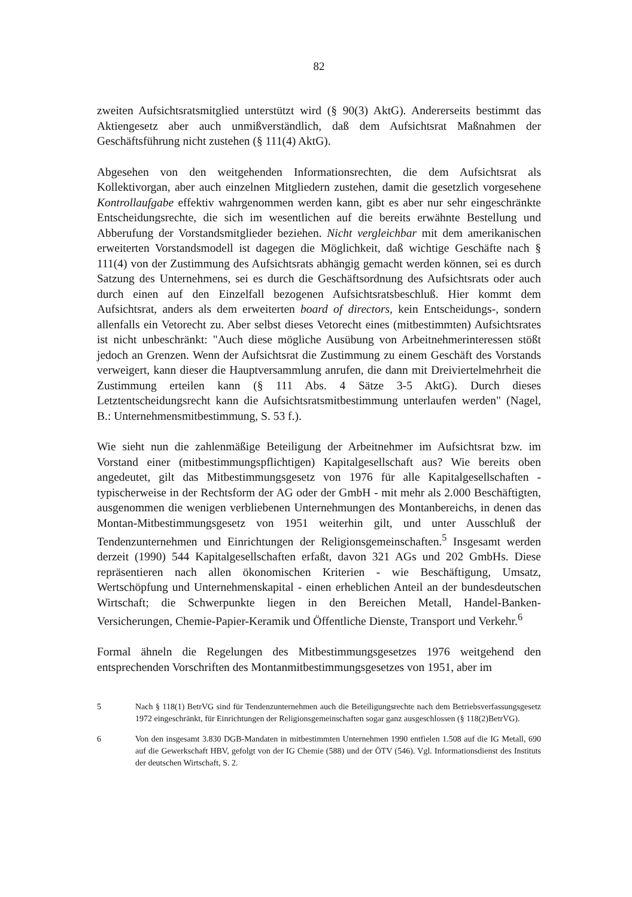82
zweiten Aufsichtsratsmitglied unterstützt wird (§ 90(3) AktG). Andererseits bestimmt das Aktiengesetz aber auch unmißverständlich, daß dem Aufsichtsrat Maßnahmen der Geschäftsführung nicht zustehen (§ 111(4) AktG).
Abgesehen von den weitgehenden Informationsrechten, die dem Aufsichtsrat als Kollektivorgan, aber auch einzelnen Mitgliedern zustehen, damit die gesetzlich vorgesehene Kontrollaufgabe effektiv wahrgenommen werden kann, gibt es aber nur sehr eingeschränkte Entscheidungsrechte, die sich im wesentlichen auf die bereits erwähnte Bestellung und Abberufung der Vorstandsmitglieder beziehen. Nicht vergleichbar mit dem amerikanischen erweiterten Vorstandsmodell ist dagegen die Möglichkeit, daß wichtige Geschäfte nach § 111(4) von der Zustimmung des Aufsichtsrats abhängig gemacht werden können, sei es durch Satzung des Unternehmens, sei es durch die Geschäftsordnung des Aufsichtsrats oder auch durch einen auf den Einzelfall bezogenen Aufsichtsratsbeschluß. Hier kommt dem Aufsichtsrat, anders als dem erweiterten board of directors, kein Entscheidungs-, sondern allenfalls ein Vetorecht zu. Aber selbst dieses Vetorecht eines (mitbestimmten) Aufsichtsrates ist nicht unbeschränkt: "Auch diese mögliche Ausübung von Arbeitnehmerinteressen stößt jedoch an Grenzen. Wenn der Aufsichtsrat die Zustimmung zu einem Geschäft des Vorstands verweigert, kann dieser die Hauptversammlung anrufen, die dann mit Dreiviertelmehrheit die Zustimmung erteilen kann (§ 111 Abs. 4 Sätze 3-5 AktG). Durch dieses Letztentscheidungsrecht kann die Aufsichtsratsmitbestimmung unterlaufen werden" (Nagel, B.: Unternehmensmitbestimmung, S. 53 f.).
Wie sieht nun die zahlenmäßige Beteiligung der Arbeitnehmer im Aufsichtsrat bzw. im Vorstand einer (mitbestimmungspflichtigen) Kapitalgesellschaft aus? Wie bereits oben angedeutet, gilt das Mitbestimmungsgesetz von 1976 für alle Kapitalgesellschaften - typischerweise in der Rechtsform der AG oder der GmbH - mit mehr als 2.000 Beschäftigten, ausgenommen die wenigen verbliebenen Unternehmungen des Montanbereichs, in denen das Montan-Mitbestimmungsgesetz von 1951 weiterhin gilt, und unter Ausschluß der Tendenzunternehmen und Einrichtungen der Religionsgemeinschaften.<sup>5</sup> Insgesamt werden derzeit (1990) 544 Kapitalgesellschaften erfaßt, davon 321 AGs und 202 GmbHs. Diese repräsentieren nach allen ökonomischen Kriterien - wie Beschäftigung, Umsatz, Wertschöpfung und Unternehmenskapital - einen erheblichen Anteil an der bundesdeutschen Wirtschaft; die Schwerpunkte liegen in den Bereichen Metall, Handel-Banken-Versicherungen, Chemie-Papier-Keramik und Öffentliche Dienste, Transport und Verkehr.<sup>6</sup>
Formal ähneln die Regelungen des Mitbestimmungsgesetzes 1976 weitgehend den entsprechenden Vorschriften des Montanmitbestimmungsgesetzes von 1951, aber im
5 Nach § 118(1) BetrVG sind für Tendenzunternehmen auch die Beteiligungsrechte nach dem Betriebsverfassungsgesetz 1972 eingeschränkt, für Einrichtungen der Religionsgemeinschaften sogar ganz ausgeschlossen (§ 118(2)BetrVG).
6 Von den insgesamt 3.830 DGB-Mandaten in mitbestimmten Unternehmen 1990 entfielen 1.508 auf die IG Metall, 690 auf die Gewerkschaft HBV, gefolgt von der IG Chemie (588) und der ÖTV (546). Vgl. Informationsdienst des Instituts der deutschen Wirtschaft, S. 2.